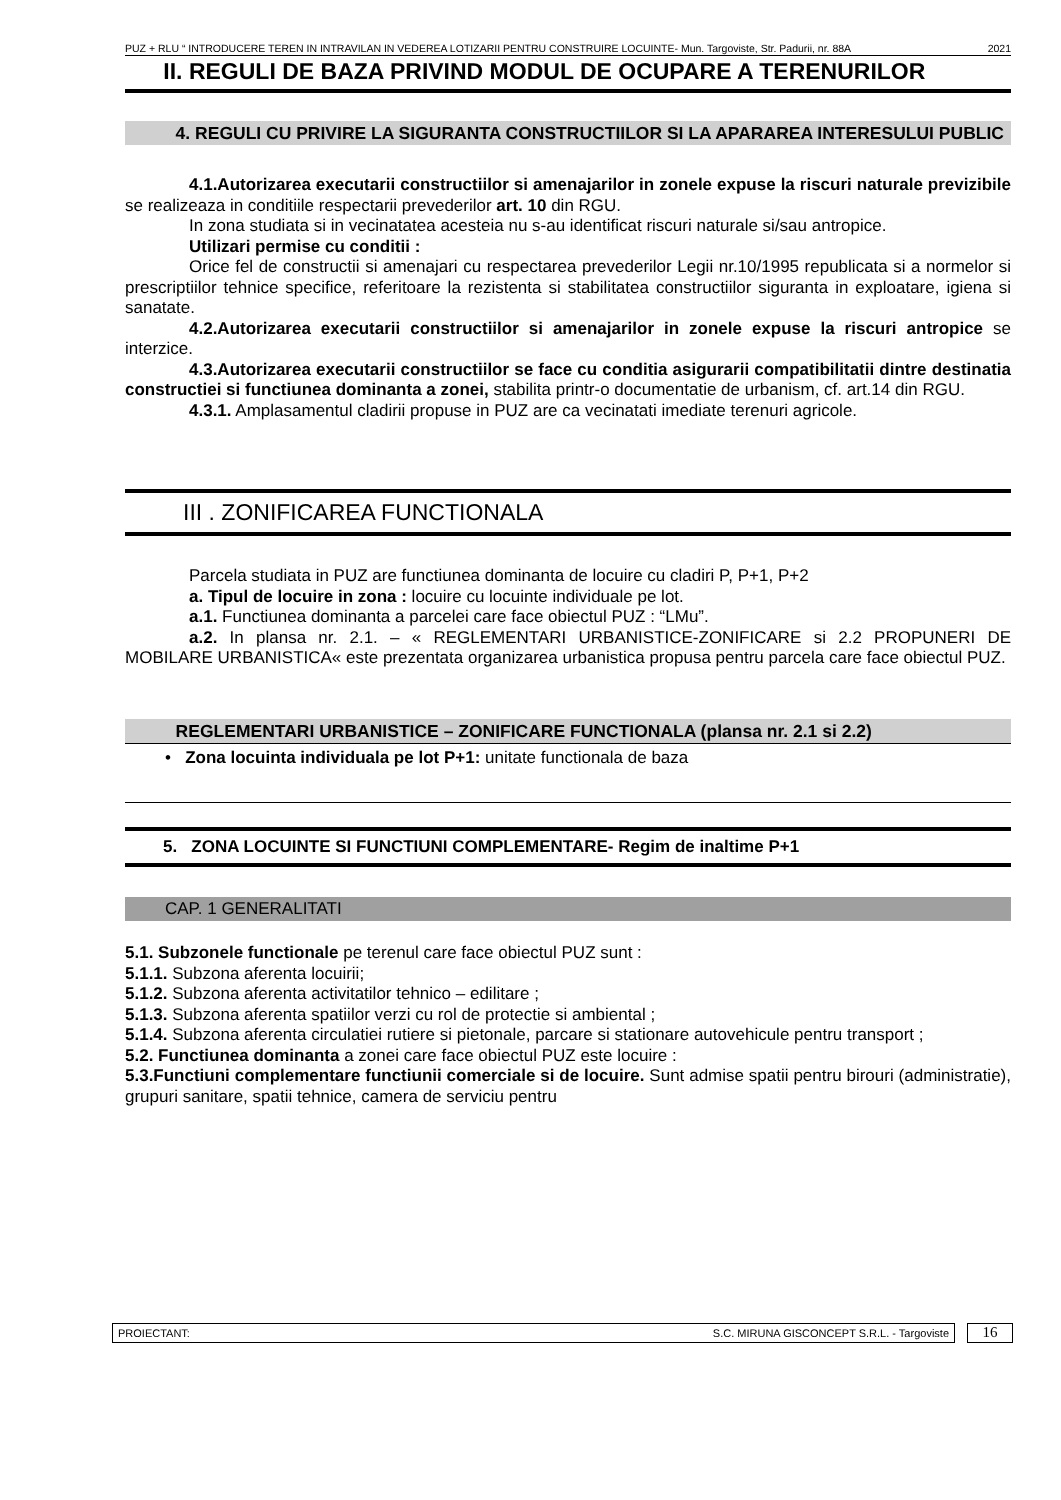PUZ + RLU “ INTRODUCERE TEREN IN INTRAVILAN IN VEDEREA LOTIZARII PENTRU CONSTRUIRE LOCUINTE- Mun. Targoviste, Str. Padurii, nr. 88A 2021
II. REGULI DE BAZA PRIVIND MODUL DE OCUPARE A TERENURILOR
4. REGULI CU PRIVIRE LA SIGURANTA CONSTRUCTIILOR SI LA APARAREA INTERESULUI PUBLIC
4.1.Autorizarea executarii constructiilor si amenajarilor in zonele expuse la riscuri naturale previzibile se realizeaza in conditiile respectarii prevederilor art. 10 din RGU.
In zona studiata si in vecinatatea acesteia nu s-au identificat riscuri naturale si/sau antropice.
Utilizari permise cu conditii :
Orice fel de constructii si amenajari cu respectarea prevederilor Legii nr.10/1995 republicata si a normelor si prescriptiilor tehnice specifice, referitoare la rezistenta si stabilitatea constructiilor siguranta in exploatare, igiena si sanatate.
4.2.Autorizarea executarii constructiilor si amenajarilor in zonele expuse la riscuri antropice se interzice.
4.3.Autorizarea executarii constructiilor se face cu conditia asigurarii compatibilitatii dintre destinatia constructiei si functiunea dominanta a zonei, stabilita printr-o documentatie de urbanism, cf. art.14 din RGU.
4.3.1. Amplasamentul cladirii propuse in PUZ are ca vecinatati imediate terenuri agricole.
III . ZONIFICAREA FUNCTIONALA
Parcela studiata in PUZ are functiunea dominanta de locuire cu cladiri P, P+1, P+2
a. Tipul de locuire in zona : locuire cu locuinte individuale pe lot.
a.1. Functiunea dominanta a parcelei care face obiectul PUZ : “LMu”.
a.2. In plansa nr. 2.1. – « REGLEMENTARI URBANISTICE-ZONIFICARE si 2.2 PROPUNERI DE MOBILARE URBANISTICA« este prezentata organizarea urbanistica propusa pentru parcela care face obiectul PUZ.
REGLEMENTARI URBANISTICE – ZONIFICARE FUNCTIONALA (plansa nr. 2.1 si 2.2)
• Zona locuinta individuala pe lot P+1: unitate functionala de baza
5. ZONA LOCUINTE SI FUNCTIUNI COMPLEMENTARE- Regim de inaltime P+1
CAP. 1 GENERALITATI
5.1. Subzonele functionale pe terenul care face obiectul PUZ sunt :
5.1.1. Subzona aferenta locuirii;
5.1.2. Subzona aferenta activitatilor tehnico – edilitare ;
5.1.3. Subzona aferenta spatiilor verzi cu rol de protectie si ambiental ;
5.1.4. Subzona aferenta circulatiei rutiere si pietonale, parcare si stationare autovehicule pentru transport ;
5.2. Functiunea dominanta a zonei care face obiectul PUZ este locuire :
5.3.Functiuni complementare functiunii comerciale si de locuire. Sunt admise spatii pentru birouri (administratie), grupuri sanitare, spatii tehnice, camera de serviciu pentru
PROIECTANT: S.C. MIRUNA GISCONCEPT S.R.L. - Targoviste
16